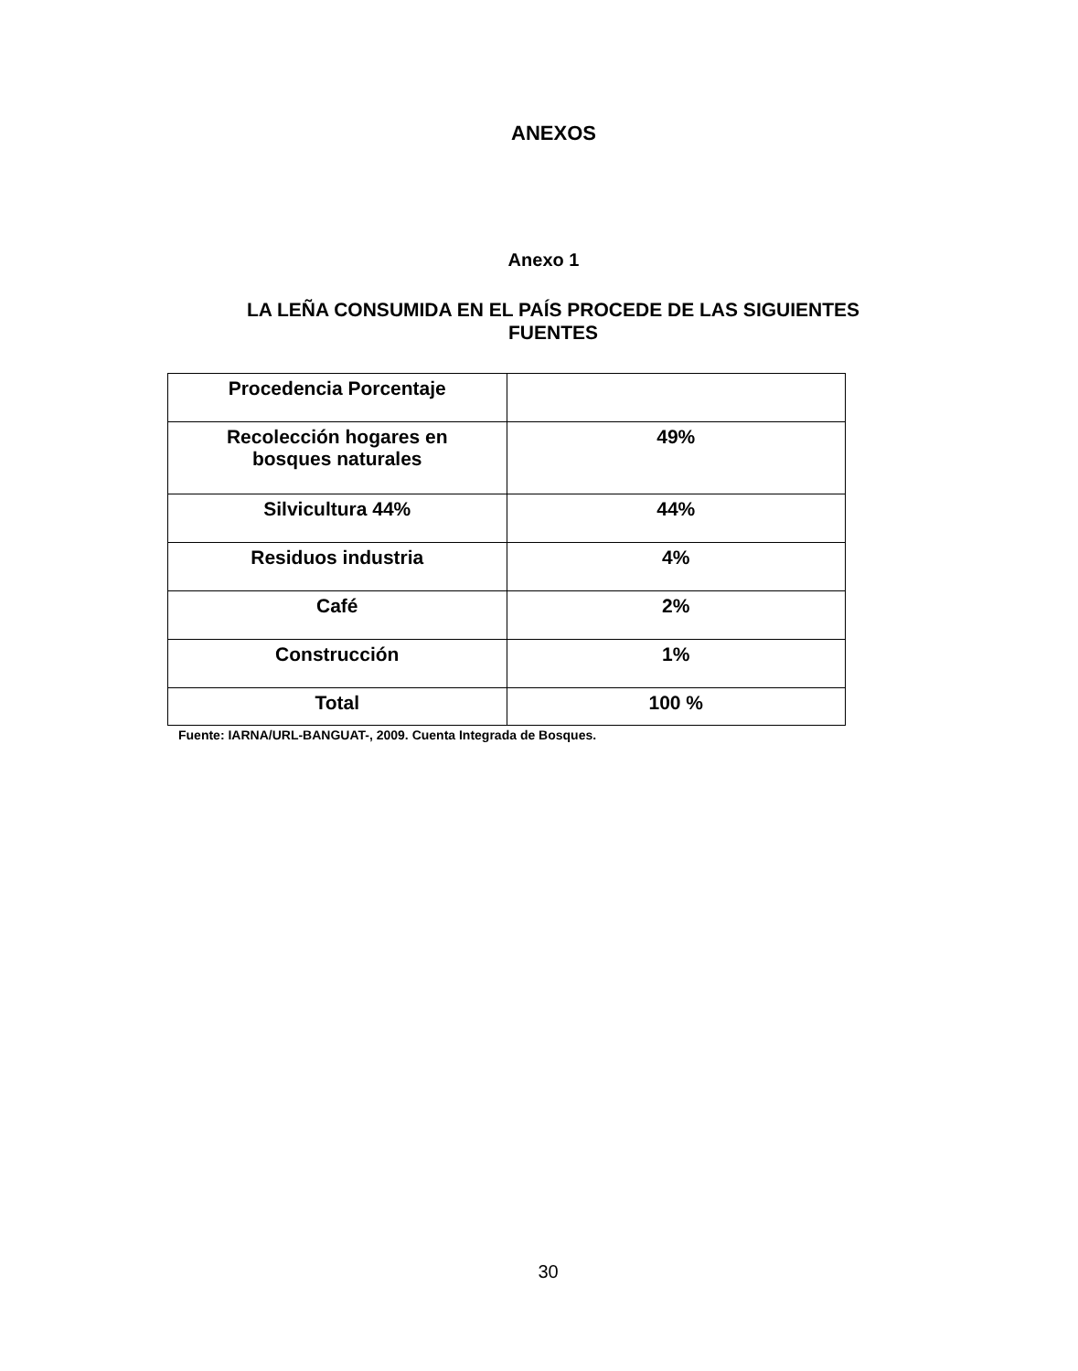ANEXOS
Anexo 1
LA LEÑA CONSUMIDA EN EL PAÍS PROCEDE DE LAS SIGUIENTES FUENTES
| Procedencia Porcentaje | |
| Recolección hogares en bosques naturales | 49% |
| Silvicultura 44% | 44% |
| Residuos industria | 4% |
| Café | 2% |
| Construcción | 1% |
| Total | 100 % |
Fuente: IARNA/URL-BANGUAT-, 2009. Cuenta Integrada de Bosques.
30